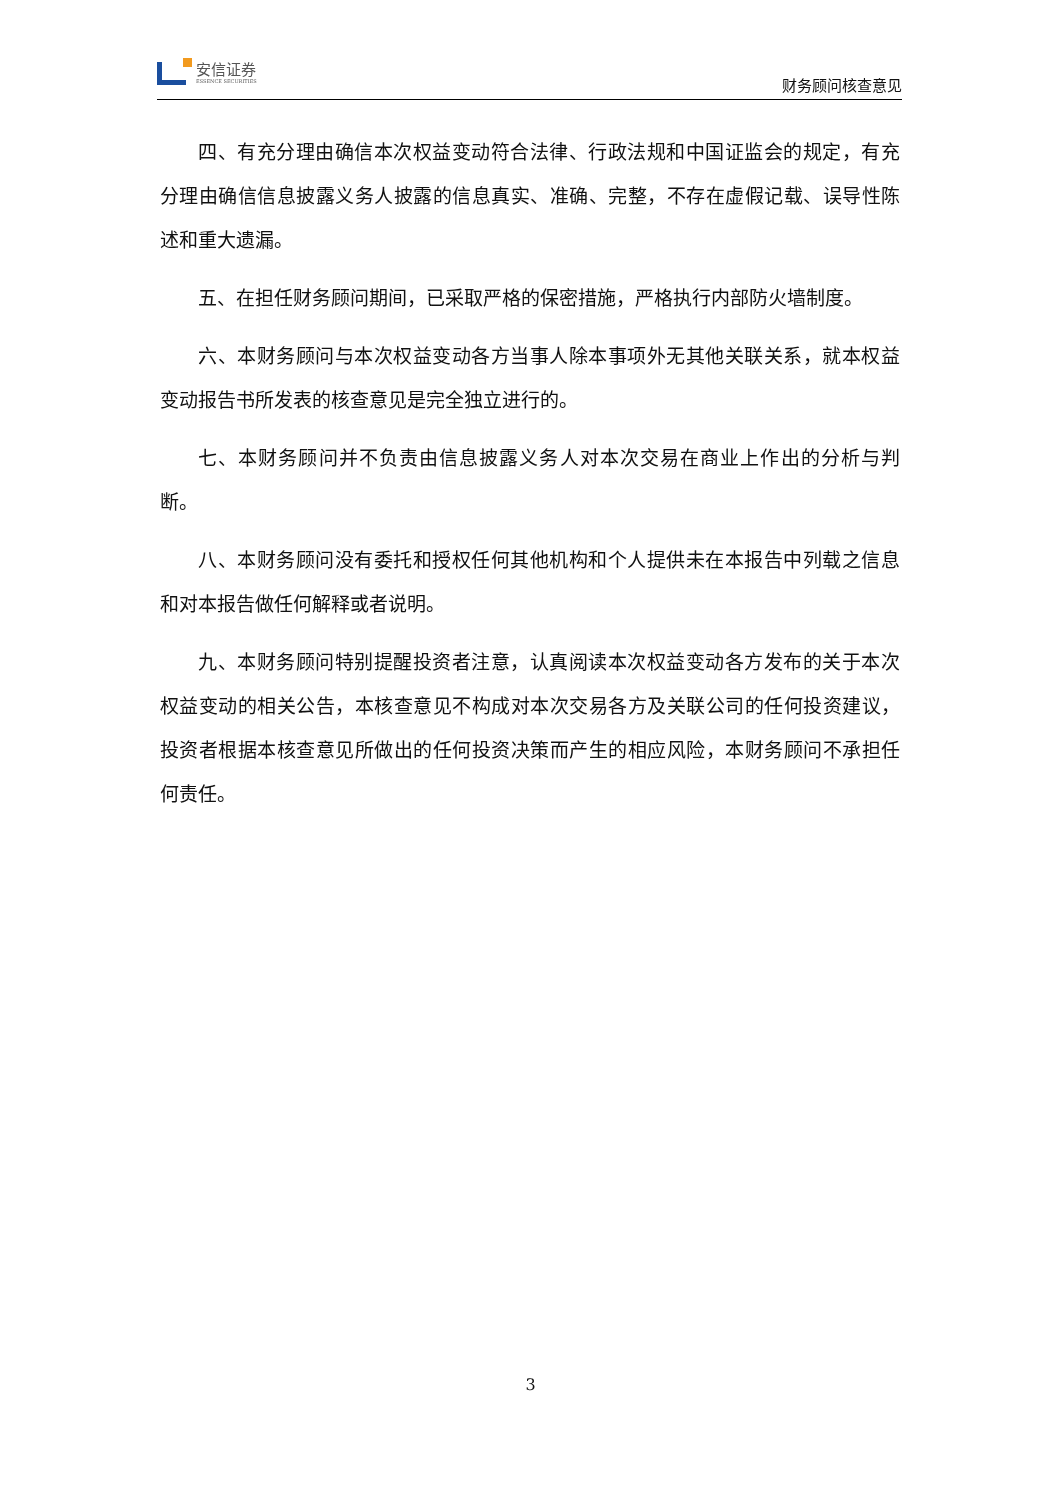安信证券
ESSENCE SECURITIES
财务顾问核查意见
四、有充分理由确信本次权益变动符合法律、行政法规和中国证监会的规定，有充分理由确信信息披露义务人披露的信息真实、准确、完整，不存在虚假记载、误导性陈述和重大遗漏。
五、在担任财务顾问期间，已采取严格的保密措施，严格执行内部防火墙制度。
六、本财务顾问与本次权益变动各方当事人除本事项外无其他关联关系，就本权益变动报告书所发表的核查意见是完全独立进行的。
七、本财务顾问并不负责由信息披露义务人对本次交易在商业上作出的分析与判断。
八、本财务顾问没有委托和授权任何其他机构和个人提供未在本报告中列载之信息和对本报告做任何解释或者说明。
九、本财务顾问特别提醒投资者注意，认真阅读本次权益变动各方发布的关于本次权益变动的相关公告，本核查意见不构成对本次交易各方及关联公司的任何投资建议，投资者根据本核查意见所做出的任何投资决策而产生的相应风险，本财务顾问不承担任何责任。
3